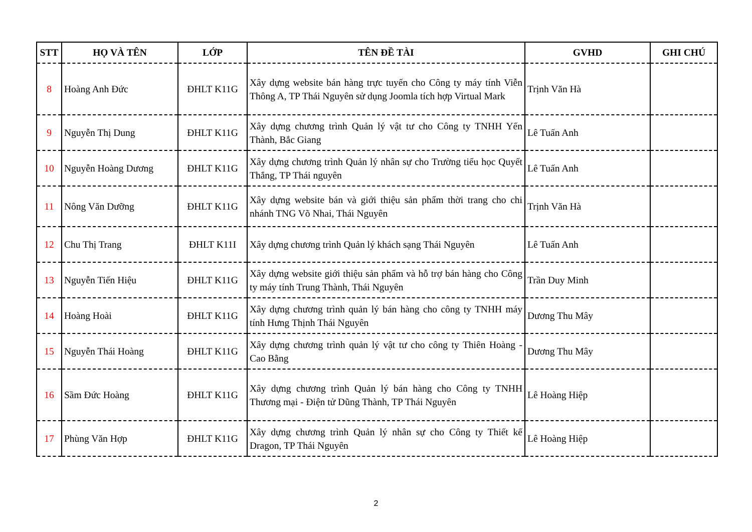| STT | HỌ VÀ TÊN | LỚP | TÊN ĐỀ TÀI | GVHD | GHI CHÚ |
| --- | --- | --- | --- | --- | --- |
| 8 | Hoàng Anh Đức | ĐHLT K11G | Xây dựng website bán hàng trực tuyến cho Công ty máy tính Viễn Thông A, TP Thái Nguyên sử dụng Joomla tích hợp Virtual Mark | Trịnh Văn Hà | |
| 9 | Nguyễn Thị Dung | ĐHLT K11G | Xây dựng chương trình Quản lý vật tư cho Công ty TNHH Yến Thành, Bắc Giang | Lê Tuấn Anh | |
| 10 | Nguyễn Hoàng Dương | ĐHLT K11G | Xây dựng chương trình Quản lý nhân sự cho Trường tiểu học Quyết Thắng, TP Thái nguyên | Lê Tuấn Anh | |
| 11 | Nông Văn Dưỡng | ĐHLT K11G | Xây dựng website bán và giới thiệu sản phẩm thời trang cho chi nhánh TNG Võ Nhai, Thái Nguyên | Trịnh Văn Hà | |
| 12 | Chu Thị Trang | ĐHLT K11I | Xây dựng chương trình Quản lý khách sạng Thái Nguyên | Lê Tuấn Anh | |
| 13 | Nguyễn Tiến Hiệu | ĐHLT K11G | Xây dựng website giới thiệu sản phẩm và hỗ trợ bán hàng cho Công ty máy tính Trung Thành, Thái Nguyên | Trần Duy Minh | |
| 14 | Hoàng Hoài | ĐHLT K11G | Xây dựng chương trình quản lý bán hàng cho công ty TNHH máy tính Hưng Thịnh Thái Nguyên | Dương Thu Mây | |
| 15 | Nguyễn Thái Hoàng | ĐHLT K11G | Xây dựng chương trình quản lý vật tư cho công ty Thiên Hoàng - Cao Bằng | Dương Thu Mây | |
| 16 | Sầm Đức Hoàng | ĐHLT K11G | Xây dựng chương trình Quản lý bán hàng cho Công ty TNHH Thương mại - Điện tử Dũng Thành, TP Thái Nguyên | Lê Hoàng Hiệp | |
| 17 | Phùng Văn Hợp | ĐHLT K11G | Xây dựng chương trình Quản lý nhân sự cho Công ty Thiết kế Dragon, TP Thái Nguyên | Lê Hoàng Hiệp | |
2